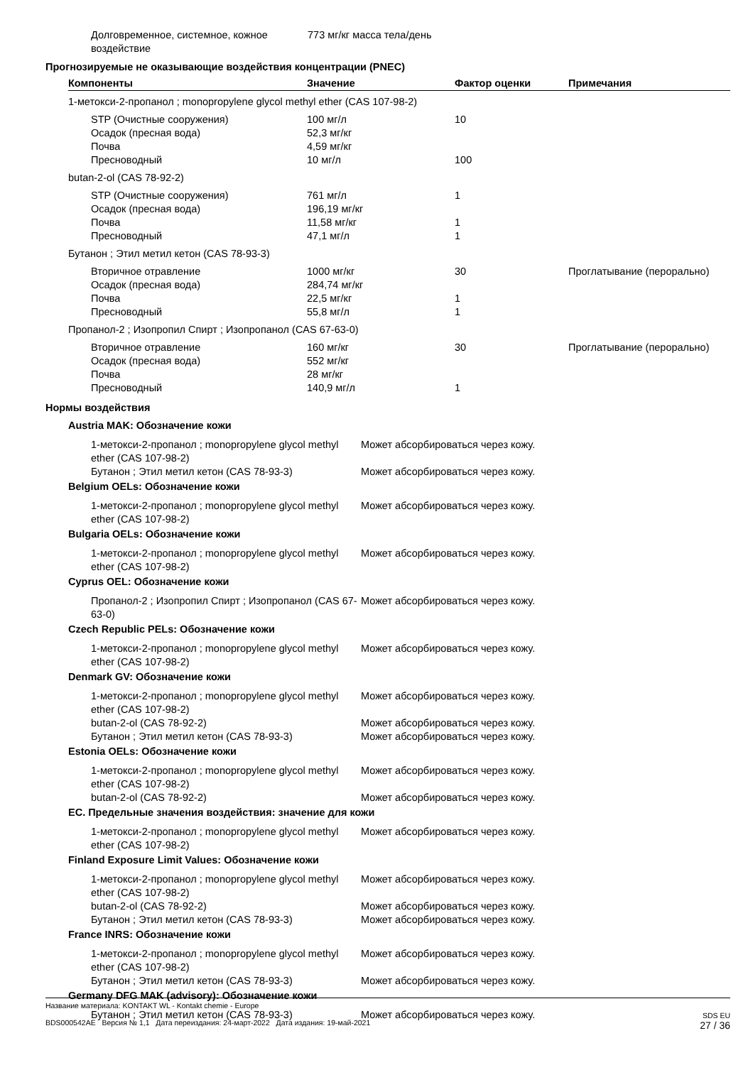| Долговременное, системное, кожное воздействие | 773 мг/кг масса тела/день |
Прогнозируемые не оказывающие воздействия концентрации (PNEC)
| Компоненты | Значение | Фактор оценки | Примечания |
| --- | --- | --- | --- |
| 1-метокси-2-пропанол ; monopropylene glycol methyl ether (CAS 107-98-2) | | | |
| STP (Очистные сооружения) | 100 мг/л | 10 | |
| Осадок (пресная вода) | 52,3 мг/кг | | |
| Почва | 4,59 мг/кг | | |
| Пресноводный | 10 мг/л | 100 | |
| butan-2-ol (CAS 78-92-2) | | | |
| STP (Очистные сооружения) | 761 мг/л | 1 | |
| Осадок (пресная вода) | 196,19 мг/кг | | |
| Почва | 11,58 мг/кг | 1 | |
| Пресноводный | 47,1 мг/л | 1 | |
| Бутанон ; Этил метил кетон (CAS 78-93-3) | | | |
| Вторичное отравление | 1000 мг/кг | 30 | Проглатывание (перорально) |
| Осадок (пресная вода) | 284,74 мг/кг | | |
| Почва | 22,5 мг/кг | 1 | |
| Пресноводный | 55,8 мг/л | 1 | |
| Пропанол-2 ; Изопропил Спирт ; Изопропанол (CAS 67-63-0) | | | |
| Вторичное отравление | 160 мг/кг | 30 | Проглатывание (перорально) |
| Осадок (пресная вода) | 552 мг/кг | | |
| Почва | 28 мг/кг | | |
| Пресноводный | 140,9 мг/л | 1 | |
Нормы воздействия
| Austria MAK: Обозначение кожи | |
| 1-метокси-2-пропанол ; monopropylene glycol methyl ether (CAS 107-98-2) | Может абсорбироваться через кожу. |
| Бутанон ; Этил метил кетон (CAS 78-93-3) | Может абсорбироваться через кожу. |
| Belgium OELs: Обозначение кожи | |
| 1-метокси-2-пропанол ; monopropylene glycol methyl ether (CAS 107-98-2) | Может абсорбироваться через кожу. |
| Bulgaria OELs: Обозначение кожи | |
| 1-метокси-2-пропанол ; monopropylene glycol methyl ether (CAS 107-98-2) | Может абсорбироваться через кожу. |
| Cyprus OEL: Обозначение кожи | |
| Пропанол-2 ; Изопропил Спирт ; Изопропанол (CAS 67-63-0) | Может абсорбироваться через кожу. |
| Czech Republic PELs: Обозначение кожи | |
| 1-метокси-2-пропанол ; monopropylene glycol methyl ether (CAS 107-98-2) | Может абсорбироваться через кожу. |
| Denmark GV: Обозначение кожи | |
| 1-метокси-2-пропанол ; monopropylene glycol methyl ether (CAS 107-98-2) | Может абсорбироваться через кожу. |
| butan-2-ol (CAS 78-92-2) | Может абсорбироваться через кожу. |
| Бутанон ; Этил метил кетон (CAS 78-93-3) | Может абсорбироваться через кожу. |
| Estonia OELs: Обозначение кожи | |
| 1-метокси-2-пропанол ; monopropylene glycol methyl ether (CAS 107-98-2) | Может абсорбироваться через кожу. |
| butan-2-ol (CAS 78-92-2) | Может абсорбироваться через кожу. |
| ЕС. Предельные значения воздействия: значение для кожи | |
| 1-метокси-2-пропанол ; monopropylene glycol methyl ether (CAS 107-98-2) | Может абсорбироваться через кожу. |
| Finland Exposure Limit Values: Обозначение кожи | |
| 1-метокси-2-пропанол ; monopropylene glycol methyl ether (CAS 107-98-2) | Может абсорбироваться через кожу. |
| butan-2-ol (CAS 78-92-2) | Может абсорбироваться через кожу. |
| Бутанон ; Этил метил кетон (CAS 78-93-3) | Может абсорбироваться через кожу. |
| France INRS: Обозначение кожи | |
| 1-метокси-2-пропанол ; monopropylene glycol methyl ether (CAS 107-98-2) | Может абсорбироваться через кожу. |
| Бутанон ; Этил метил кетон (CAS 78-93-3) | Может абсорбироваться через кожу. |
| Germany DFG MAK (advisory): Обозначение кожи | |
| Бутанон ; Этил метил кетон (CAS 78-93-3) | Может абсорбироваться через кожу. |
Название материала: KONTAKT WL - Kontakt chemie - Europe
BDS000542AE Версия № 1,1 Дата переиздания: 24-март-2022 Дата издания: 19-май-2021
SDS EU
27 / 36